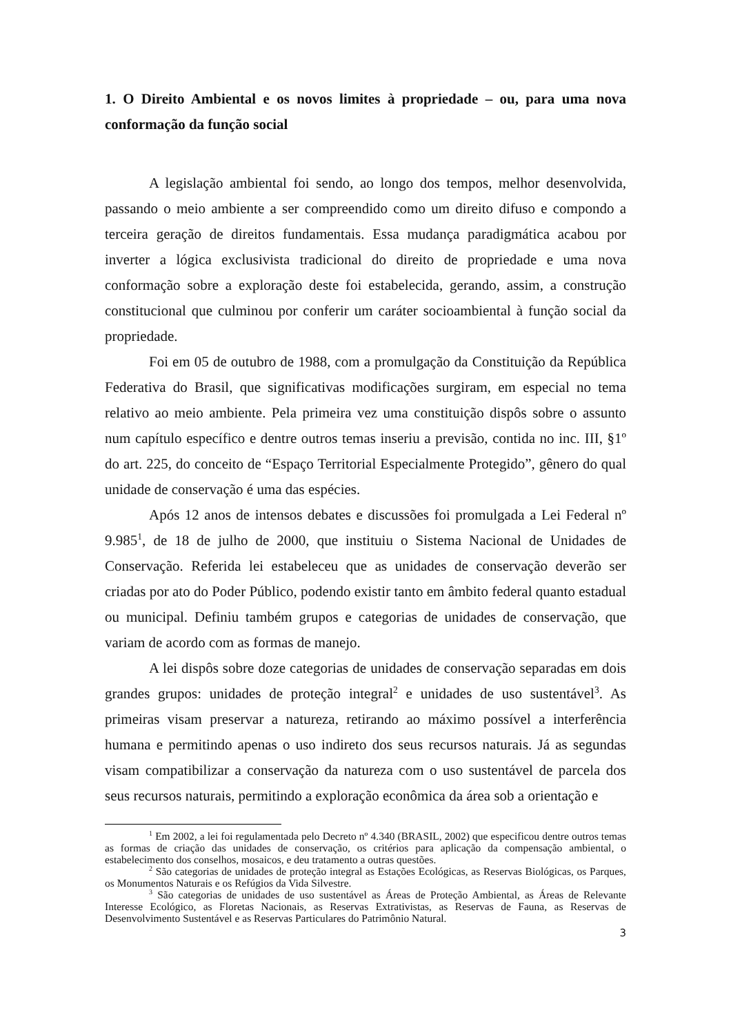1. O Direito Ambiental e os novos limites à propriedade – ou, para uma nova conformação da função social
A legislação ambiental foi sendo, ao longo dos tempos, melhor desenvolvida, passando o meio ambiente a ser compreendido como um direito difuso e compondo a terceira geração de direitos fundamentais. Essa mudança paradigmática acabou por inverter a lógica exclusivista tradicional do direito de propriedade e uma nova conformação sobre a exploração deste foi estabelecida, gerando, assim, a construção constitucional que culminou por conferir um caráter socioambiental à função social da propriedade.
Foi em 05 de outubro de 1988, com a promulgação da Constituição da República Federativa do Brasil, que significativas modificações surgiram, em especial no tema relativo ao meio ambiente. Pela primeira vez uma constituição dispôs sobre o assunto num capítulo específico e dentre outros temas inseriu a previsão, contida no inc. III, §1º do art. 225, do conceito de “Espaço Territorial Especialmente Protegido”, gênero do qual unidade de conservação é uma das espécies.
Após 12 anos de intensos debates e discussões foi promulgada a Lei Federal nº 9.985<sup>1</sup>, de 18 de julho de 2000, que instituiu o Sistema Nacional de Unidades de Conservação. Referida lei estabeleceu que as unidades de conservação deverão ser criadas por ato do Poder Público, podendo existir tanto em âmbito federal quanto estadual ou municipal. Definiu também grupos e categorias de unidades de conservação, que variam de acordo com as formas de manejo.
A lei dispôs sobre doze categorias de unidades de conservação separadas em dois grandes grupos: unidades de proteção integral<sup>2</sup> e unidades de uso sustentável<sup>3</sup>. As primeiras visam preservar a natureza, retirando ao máximo possível a interferência humana e permitindo apenas o uso indireto dos seus recursos naturais. Já as segundas visam compatibilizar a conservação da natureza com o uso sustentável de parcela dos seus recursos naturais, permitindo a exploração econômica da área sob a orientação e
<sup>1</sup> Em 2002, a lei foi regulamentada pelo Decreto nº 4.340 (BRASIL, 2002) que especificou dentre outros temas as formas de criação das unidades de conservação, os critérios para aplicação da compensação ambiental, o estabelecimento dos conselhos, mosaicos, e deu tratamento a outras questões.
<sup>2</sup> São categorias de unidades de proteção integral as Estações Ecológicas, as Reservas Biológicas, os Parques, os Monumentos Naturais e os Refúgios da Vida Silvestre.
<sup>3</sup> São categorias de unidades de uso sustentável as Áreas de Proteção Ambiental, as Áreas de Relevante Interesse Ecológico, as Floretas Nacionais, as Reservas Extrativistas, as Reservas de Fauna, as Reservas de Desenvolvimento Sustentável e as Reservas Particulares do Patrimônio Natural.
3